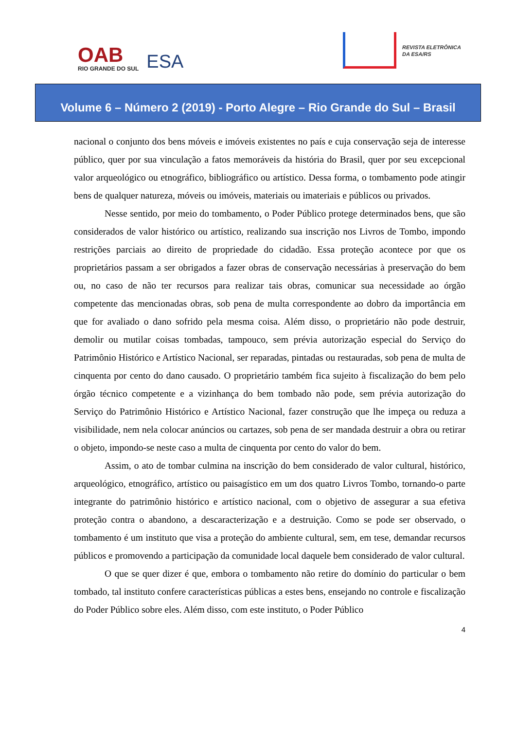OAB
RIO GRANDE DO SUL
ESA
REVISTA ELETRÔNICA
DA ESA/RS
Volume 6 – Número 2 (2019) - Porto Alegre – Rio Grande do Sul – Brasil
nacional o conjunto dos bens móveis e imóveis existentes no país e cuja conservação seja de interesse público, quer por sua vinculação a fatos memoráveis da história do Brasil, quer por seu excepcional valor arqueológico ou etnográfico, bibliográfico ou artístico. Dessa forma, o tombamento pode atingir bens de qualquer natureza, móveis ou imóveis, materiais ou imateriais e públicos ou privados.
Nesse sentido, por meio do tombamento, o Poder Público protege determinados bens, que são considerados de valor histórico ou artístico, realizando sua inscrição nos Livros de Tombo, impondo restrições parciais ao direito de propriedade do cidadão. Essa proteção acontece por que os proprietários passam a ser obrigados a fazer obras de conservação necessárias à preservação do bem ou, no caso de não ter recursos para realizar tais obras, comunicar sua necessidade ao órgão competente das mencionadas obras, sob pena de multa correspondente ao dobro da importância em que for avaliado o dano sofrido pela mesma coisa. Além disso, o proprietário não pode destruir, demolir ou mutilar coisas tombadas, tampouco, sem prévia autorização especial do Serviço do Patrimônio Histórico e Artístico Nacional, ser reparadas, pintadas ou restauradas, sob pena de multa de cinquenta por cento do dano causado. O proprietário também fica sujeito à fiscalização do bem pelo órgão técnico competente e a vizinhança do bem tombado não pode, sem prévia autorização do Serviço do Patrimônio Histórico e Artístico Nacional, fazer construção que lhe impeça ou reduza a visibilidade, nem nela colocar anúncios ou cartazes, sob pena de ser mandada destruir a obra ou retirar o objeto, impondo-se neste caso a multa de cinquenta por cento do valor do bem.
Assim, o ato de tombar culmina na inscrição do bem considerado de valor cultural, histórico, arqueológico, etnográfico, artístico ou paisagístico em um dos quatro Livros Tombo, tornando-o parte integrante do patrimônio histórico e artístico nacional, com o objetivo de assegurar a sua efetiva proteção contra o abandono, a descaracterização e a destruição. Como se pode ser observado, o tombamento é um instituto que visa a proteção do ambiente cultural, sem, em tese, demandar recursos públicos e promovendo a participação da comunidade local daquele bem considerado de valor cultural.
O que se quer dizer é que, embora o tombamento não retire do domínio do particular o bem tombado, tal instituto confere características públicas a estes bens, ensejando no controle e fiscalização do Poder Público sobre eles. Além disso, com este instituto, o Poder Público
4